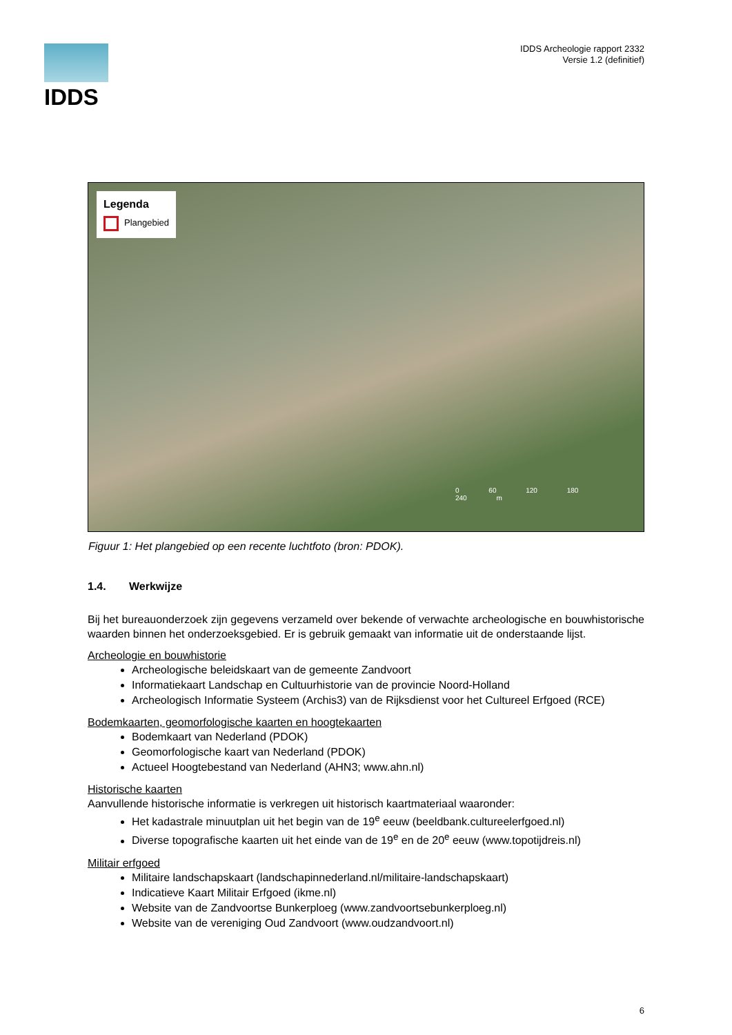IDDS
IDDS Archeologie rapport 2332
Versie 1.2 (definitief)
Legenda
Plangebied
0 60 120 180 240 m
Figuur 1: Het plangebied op een recente luchtfoto (bron: PDOK).
1.4. Werkwijze
Bij het bureauonderzoek zijn gegevens verzameld over bekende of verwachte archeologische en bouwhistorische waarden binnen het onderzoeksgebied. Er is gebruik gemaakt van informatie uit de onderstaande lijst.
Archeologie en bouwhistorie
Archeologische beleidskaart van de gemeente Zandvoort
Informatiekaart Landschap en Cultuurhistorie van de provincie Noord-Holland
Archeologisch Informatie Systeem (Archis3) van de Rijksdienst voor het Cultureel Erfgoed (RCE)
Bodemkaarten, geomorfologische kaarten en hoogtekaarten
Bodemkaart van Nederland (PDOK)
Geomorfologische kaart van Nederland (PDOK)
Actueel Hoogtebestand van Nederland (AHN3; www.ahn.nl)
Historische kaarten
Aanvullende historische informatie is verkregen uit historisch kaartmateriaal waaronder:
Het kadastrale minuutplan uit het begin van de 19<sup>e</sup> eeuw (beeldbank.cultureelerfgoed.nl)
Diverse topografische kaarten uit het einde van de 19<sup>e</sup> en de 20<sup>e</sup> eeuw (www.topotijdreis.nl)
Militair erfgoed
Militaire landschapskaart (landschapinnederland.nl/militaire-landschapskaart)
Indicatieve Kaart Militair Erfgoed (ikme.nl)
Website van de Zandvoortse Bunkerploeg (www.zandvoortsebunkerploeg.nl)
Website van de vereniging Oud Zandvoort (www.oudzandvoort.nl)
6